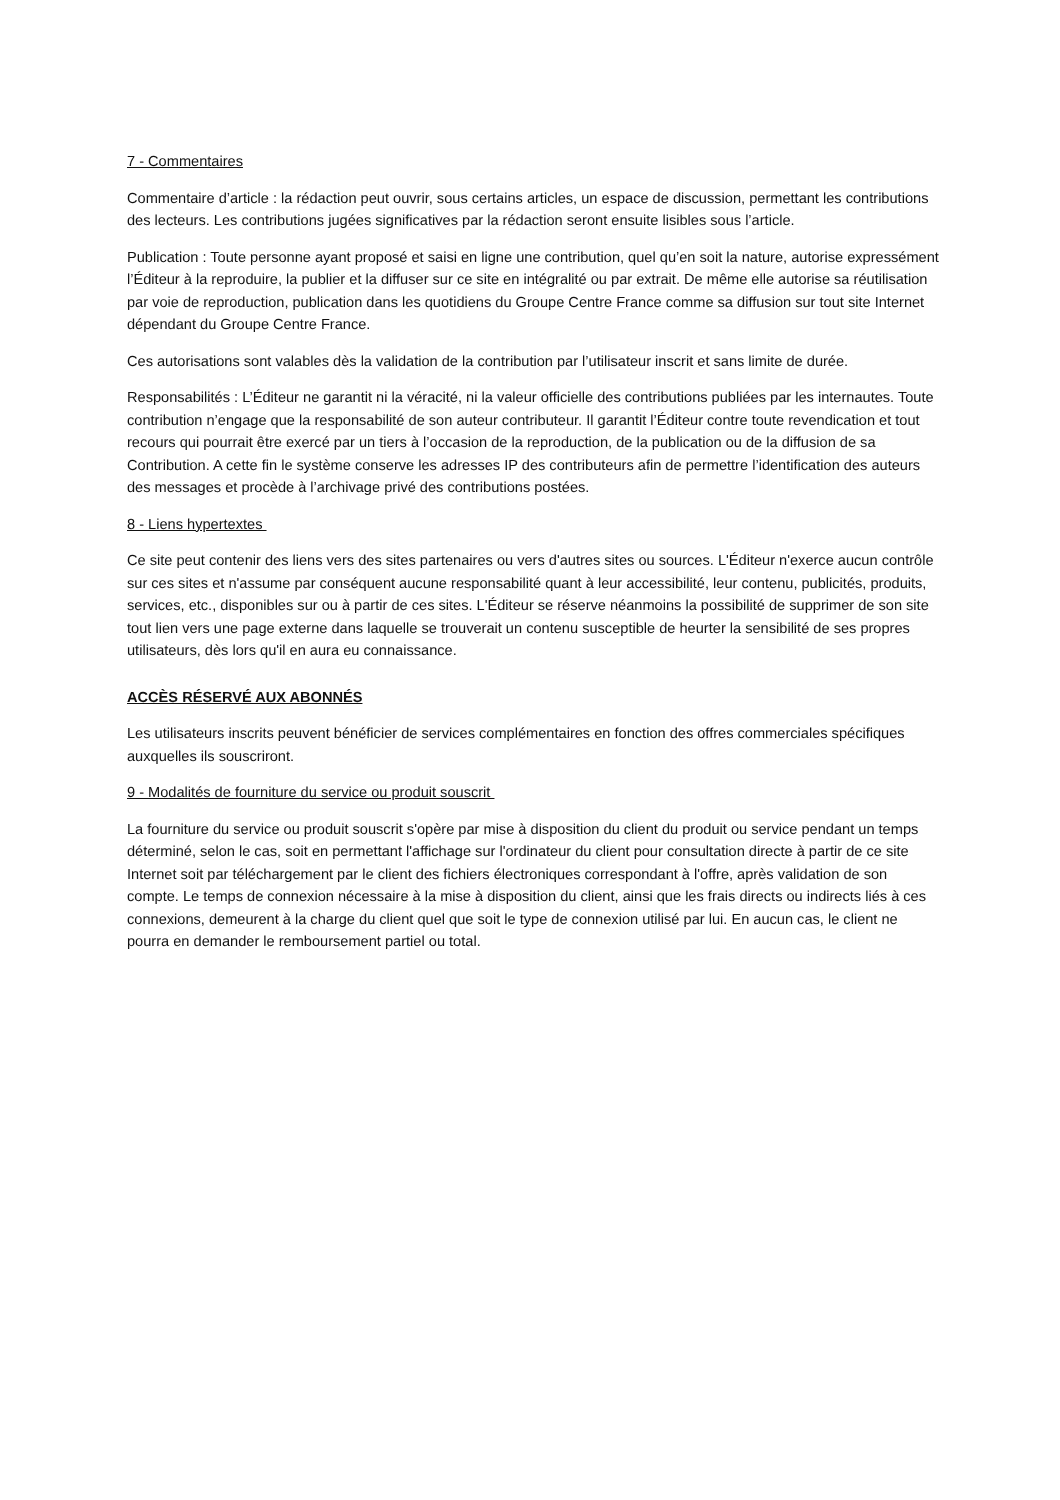7 - Commentaires
Commentaire d’article : la rédaction peut ouvrir, sous certains articles, un espace de discussion, permettant les contributions des lecteurs. Les contributions jugées significatives par la rédaction seront ensuite lisibles sous l’article.
Publication : Toute personne ayant proposé et saisi en ligne une contribution, quel qu’en soit la nature, autorise expressément l’Éditeur à la reproduire, la publier et la diffuser sur ce site en intégralité ou par extrait. De même elle autorise sa réutilisation par voie de reproduction, publication dans les quotidiens du Groupe Centre France comme sa diffusion sur tout site Internet dépendant du Groupe Centre France.
Ces autorisations sont valables dès la validation de la contribution par l’utilisateur inscrit et sans limite de durée.
Responsabilités : L’Éditeur ne garantit ni la véracité, ni la valeur officielle des contributions publiées par les internautes. Toute contribution n’engage que la responsabilité de son auteur contributeur. Il garantit l’Éditeur contre toute revendication et tout recours qui pourrait être exercé par un tiers à l’occasion de la reproduction, de la publication ou de la diffusion de sa Contribution. A cette fin le système conserve les adresses IP des contributeurs afin de permettre l’identification des auteurs des messages et procède à l’archivage privé des contributions postées.
8 - Liens hypertextes
Ce site peut contenir des liens vers des sites partenaires ou vers d'autres sites ou sources. L'Éditeur n'exerce aucun contrôle sur ces sites et n'assume par conséquent aucune responsabilité quant à leur accessibilité, leur contenu, publicités, produits, services, etc., disponibles sur ou à partir de ces sites. L'Éditeur se réserve néanmoins la possibilité de supprimer de son site tout lien vers une page externe dans laquelle se trouverait un contenu susceptible de heurter la sensibilité de ses propres utilisateurs, dès lors qu'il en aura eu connaissance.
ACCÈS RÉSERVÉ AUX ABONNÉS
Les utilisateurs inscrits peuvent bénéficier de services complémentaires en fonction des offres commerciales spécifiques auxquelles ils souscriront.
9 - Modalités de fourniture du service ou produit souscrit
La fourniture du service ou produit souscrit s'opère par mise à disposition du client du produit ou service pendant un temps déterminé, selon le cas, soit en permettant l'affichage sur l'ordinateur du client pour consultation directe à partir de ce site Internet soit par téléchargement par le client des fichiers électroniques correspondant à l'offre, après validation de son compte. Le temps de connexion nécessaire à la mise à disposition du client, ainsi que les frais directs ou indirects liés à ces connexions, demeurent à la charge du client quel que soit le type de connexion utilisé par lui. En aucun cas, le client ne pourra en demander le remboursement partiel ou total.